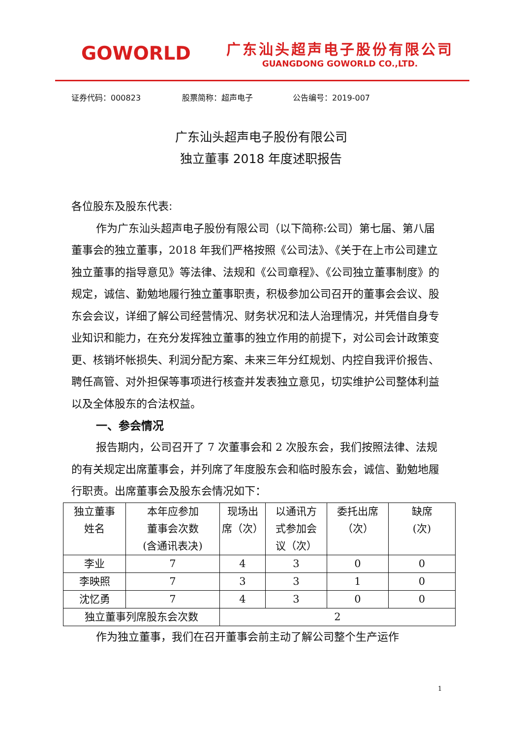GOWORLD
广东汕头超声电子股份有限公司
GUANGDONG GOWORLD CO.,LTD.
证券代码：000823 股票简称：超声电子 公告编号：2019-007
广东汕头超声电子股份有限公司
独立董事 2018 年度述职报告
各位股东及股东代表:
作为广东汕头超声电子股份有限公司（以下简称:公司）第七届、第八届董事会的独立董事，2018 年我们严格按照《公司法》、《关于在上市公司建立独立董事的指导意见》等法律、法规和《公司章程》、《公司独立董事制度》的规定，诚信、勤勉地履行独立董事职责，积极参加公司召开的董事会会议、股东会会议，详细了解公司经营情况、财务状况和法人治理情况，并凭借自身专业知识和能力，在充分发挥独立董事的独立作用的前提下，对公司会计政策变更、核销坏帐损失、利润分配方案、未来三年分红规划、内控自我评价报告、聘任高管、对外担保等事项进行核查并发表独立意见，切实维护公司整体利益以及全体股东的合法权益。
一、参会情况
报告期内，公司召开了 7 次董事会和 2 次股东会，我们按照法律、法规的有关规定出席董事会，并列席了年度股东会和临时股东会，诚信、勤勉地履行职责。出席董事会及股东会情况如下：
| 独立董事 姓名 | 本年应参加 董事会次数 (含通讯表决) | 现场出 席（次） | 以通讯方 式参加会 议（次） | 委托出席 （次） | 缺席 (次) |
| 李业 | 7 | 4 | 3 | 0 | 0 |
| 李映照 | 7 | 3 | 3 | 1 | 0 |
| 沈忆勇 | 7 | 4 | 3 | 0 | 0 |
| 独立董事列席股东会次数 | | 2 | | | |
作为独立董事，我们在召开董事会前主动了解公司整个生产运作
1